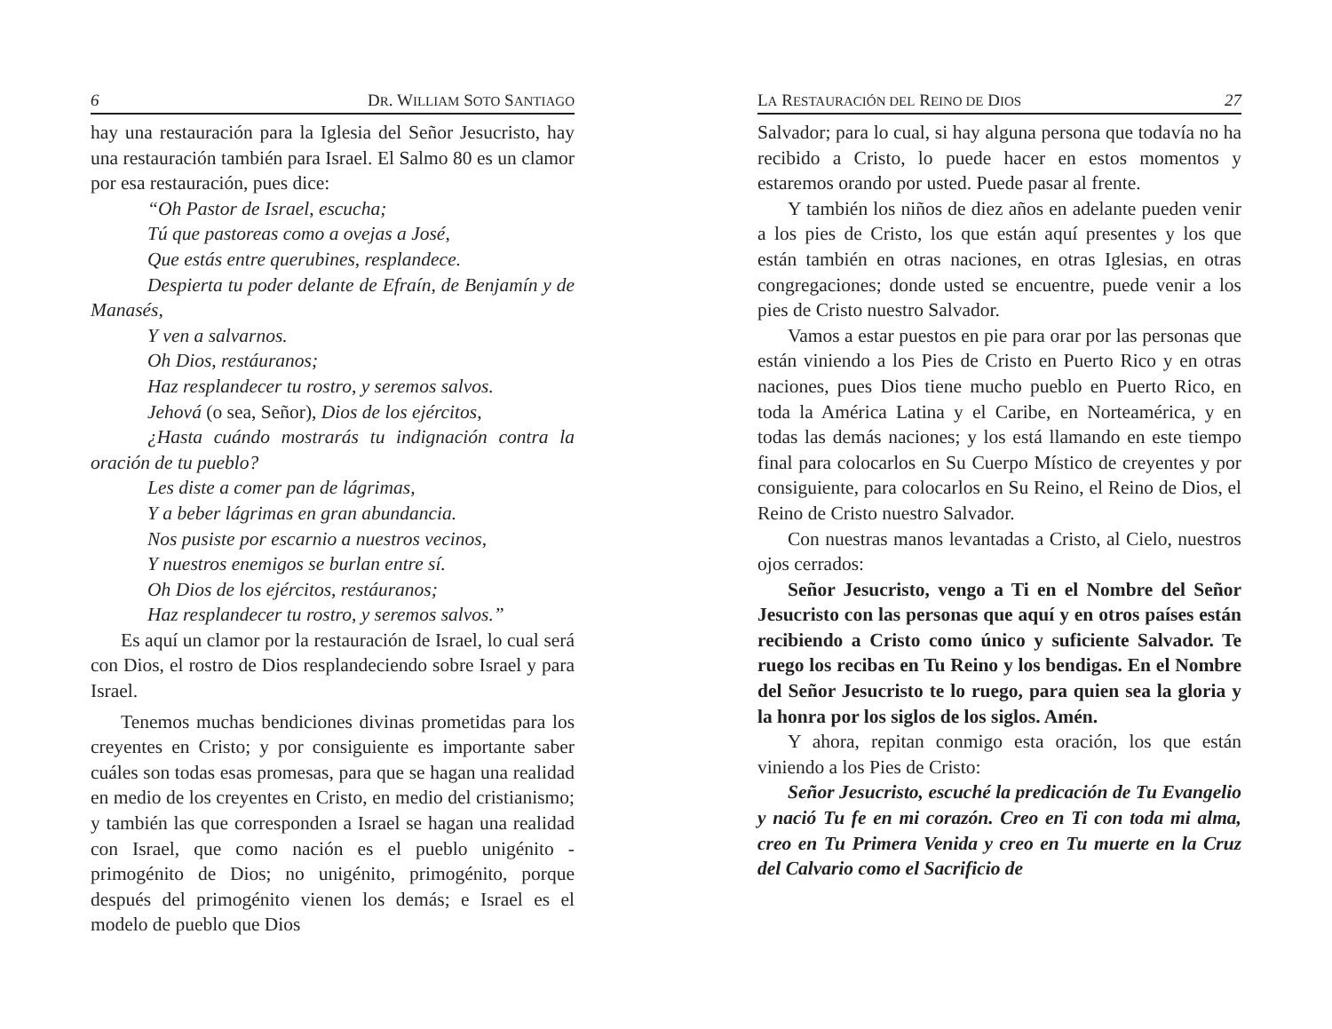6 DR. WILLIAM SOTO SANTIAGO
hay una restauración para la Iglesia del Señor Jesucristo, hay una restauración también para Israel. El Salmo 80 es un clamor por esa restauración, pues dice:
“Oh Pastor de Israel, escucha;
Tú que pastoreas como a ovejas a José,
Que estás entre querubines, resplandece.
Despierta tu poder delante de Efraín, de Benjamín y de Manasés,
Y ven a salvarnos.
Oh Dios, restáuranos;
Haz resplandecer tu rostro, y seremos salvos.
Jehová (o sea, Señor), Dios de los ejércitos,
¿Hasta cuándo mostrarás tu indignación contra la oración de tu pueblo?
Les diste a comer pan de lágrimas,
Y a beber lágrimas en gran abundancia.
Nos pusiste por escarnio a nuestros vecinos,
Y nuestros enemigos se burlan entre sí.
Oh Dios de los ejércitos, restáuranos;
Haz resplandecer tu rostro, y seremos salvos.”
Es aquí un clamor por la restauración de Israel, lo cual será con Dios, el rostro de Dios resplandeciendo sobre Israel y para Israel.
Tenemos muchas bendiciones divinas prometidas para los creyentes en Cristo; y por consiguiente es importante saber cuáles son todas esas promesas, para que se hagan una realidad en medio de los creyentes en Cristo, en medio del cristianismo; y también las que corresponden a Israel se hagan una realidad con Israel, que como nación es el pueblo unigénito - primogénito de Dios; no unigénito, primogénito, porque después del primogénito vienen los demás; e Israel es el modelo de pueblo que Dios
LA RESTAURACIÓN DEL REINO DE DIOS 27
Salvador; para lo cual, si hay alguna persona que todavía no ha recibido a Cristo, lo puede hacer en estos momentos y estaremos orando por usted. Puede pasar al frente.
Y también los niños de diez años en adelante pueden venir a los pies de Cristo, los que están aquí presentes y los que están también en otras naciones, en otras Iglesias, en otras congregaciones; donde usted se encuentre, puede venir a los pies de Cristo nuestro Salvador.
Vamos a estar puestos en pie para orar por las personas que están viniendo a los Pies de Cristo en Puerto Rico y en otras naciones, pues Dios tiene mucho pueblo en Puerto Rico, en toda la América Latina y el Caribe, en Norteamérica, y en todas las demás naciones; y los está llamando en este tiempo final para colocarlos en Su Cuerpo Místico de creyentes y por consiguiente, para colocarlos en Su Reino, el Reino de Dios, el Reino de Cristo nuestro Salvador.
Con nuestras manos levantadas a Cristo, al Cielo, nuestros ojos cerrados:
Señor Jesucristo, vengo a Ti en el Nombre del Señor Jesucristo con las personas que aquí y en otros países están recibiendo a Cristo como único y suficiente Salvador. Te ruego los recibas en Tu Reino y los bendigas. En el Nombre del Señor Jesucristo te lo ruego, para quien sea la gloria y la honra por los siglos de los siglos. Amén.
Y ahora, repitan conmigo esta oración, los que están viniendo a los Pies de Cristo:
Señor Jesucristo, escuché la predicación de Tu Evangelio y nació Tu fe en mi corazón. Creo en Ti con toda mi alma, creo en Tu Primera Venida y creo en Tu muerte en la Cruz del Calvario como el Sacrificio de